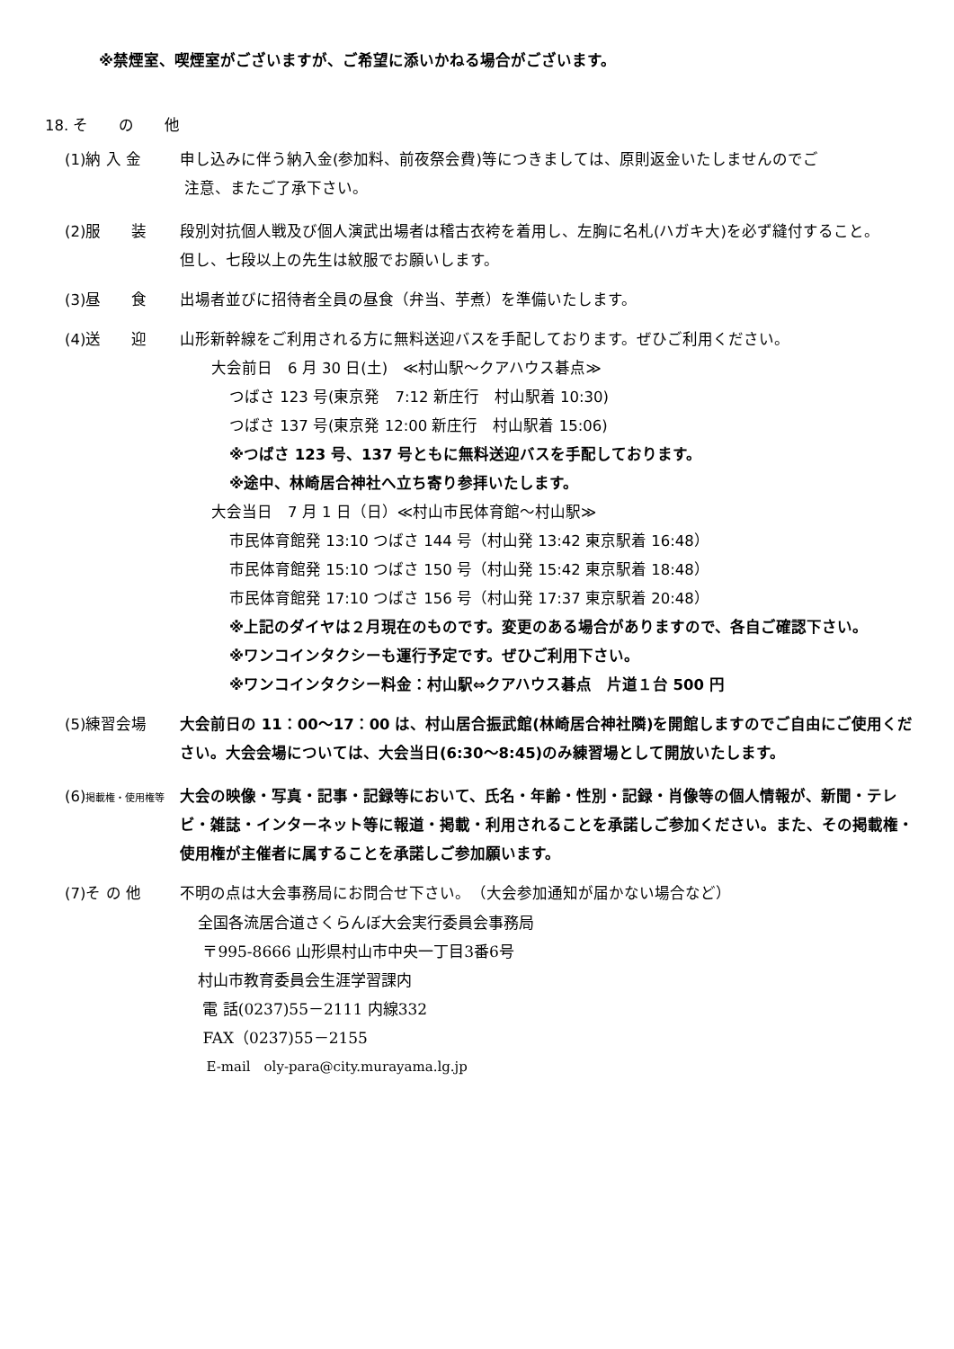※禁煙室、喫煙室がございますが、ご希望に添いかねる場合がございます。
18. そ　　の　　他
(1)納 入 金 申し込みに伴う納入金(参加料、前夜祭会費)等につきましては、原則返金いたしませんのでご
注意、またご了承下さい。
(2)服　　装 段別対抗個人戦及び個人演武出場者は稽古衣袴を着用し、左胸に名札(ハガキ大)を必ず縫付すること。
但し、七段以上の先生は紋服でお願いします。
(3)昼　　食 出場者並びに招待者全員の昼食（弁当、芋煮）を準備いたします。
(4)送　　迎 山形新幹線をご利用される方に無料送迎バスを手配しております。ぜひご利用ください。
大会前日　6 月 30 日(土)　≪村山駅～クアハウス碁点≫
つばさ 123 号(東京発　7:12 新庄行　村山駅着 10:30)
つばさ 137 号(東京発 12:00 新庄行　村山駅着 15:06)
※つばさ 123 号、137 号ともに無料送迎バスを手配しております。
※途中、林崎居合神社へ立ち寄り参拝いたします。
大会当日　7 月 1 日（日）≪村山市民体育館～村山駅≫
市民体育館発 13:10 つばさ 144 号（村山発 13:42 東京駅着 16:48）
市民体育館発 15:10 つばさ 150 号（村山発 15:42 東京駅着 18:48）
市民体育館発 17:10 つばさ 156 号（村山発 17:37 東京駅着 20:48）
※上記のダイヤは２月現在のものです。変更のある場合がありますので、各自ご確認下さい。
※ワンコインタクシーも運行予定です。ぜひご利用下さい。
※ワンコインタクシー料金：村山駅⇔クアハウス碁点　片道１台 500 円
(5)練習会場 大会前日の 11：00～17：00 は、村山居合振武館(林崎居合神社隣)を開館しますのでご自由にご使用ください。大会会場については、大会当日(6:30～8:45)のみ練習場として開放いたします。
(6)掲載権・使用権等
大会の映像・写真・記事・記録等において、氏名・年齢・性別・記録・肖像等の個人情報が、新聞・テレビ・雑誌・インターネット等に報道・掲載・利用されることを承諾しご参加ください。また、その掲載権・使用権が主催者に属することを承諾しご参加願います。
(7)そ の 他 不明の点は大会事務局にお問合せ下さい。　（大会参加通知が届かない場合など）
全国各流居合道さくらんぼ大会実行委員会事務局
〒995-8666 山形県村山市中央一丁目3番6号
村山市教育委員会生涯学習課内
電 話(0237)55－2111 内線332
FAX（0237)55－2155
E-mail　oly-para@city.murayama.lg.jp